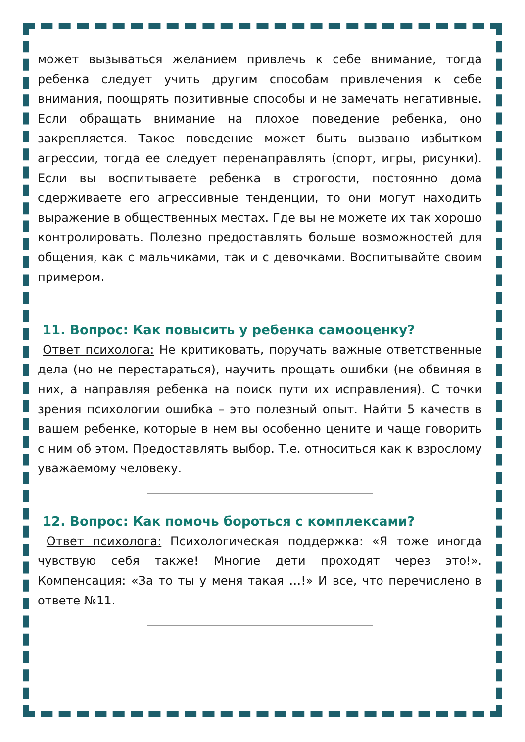может вызываться желанием привлечь к себе внимание, тогда ребенка следует учить другим способам привлечения к себе внимания, поощрять позитивные способы и не замечать негативные. Если обращать внимание на плохое поведение ребенка, оно закрепляется. Такое поведение может быть вызвано избытком агрессии, тогда ее следует перенаправлять (спорт, игры, рисунки). Если вы воспитываете ребенка в строгости, постоянно дома сдерживаете его агрессивные тенденции, то они могут находить выражение в общественных местах. Где вы не можете их так хорошо контролировать. Полезно предоставлять больше возможностей для общения, как с мальчиками, так и с девочками. Воспитывайте своим примером.
11. Вопрос: Как повысить у ребенка самооценку?
Ответ психолога: Не критиковать, поручать важные ответственные дела (но не перестараться), научить прощать ошибки (не обвиняя в них, а направляя ребенка на поиск пути их исправления). С точки зрения психологии ошибка – это полезный опыт. Найти 5 качеств в вашем ребенке, которые в нем вы особенно цените и чаще говорить с ним об этом. Предоставлять выбор. Т.е. относиться как к взрослому уважаемому человеку.
12. Вопрос: Как помочь бороться с комплексами?
Ответ психолога: Психологическая поддержка: «Я тоже иногда чувствую себя также! Многие дети проходят через это!». Компенсация: «За то ты у меня такая …!» И все, что перечислено в ответе №11.